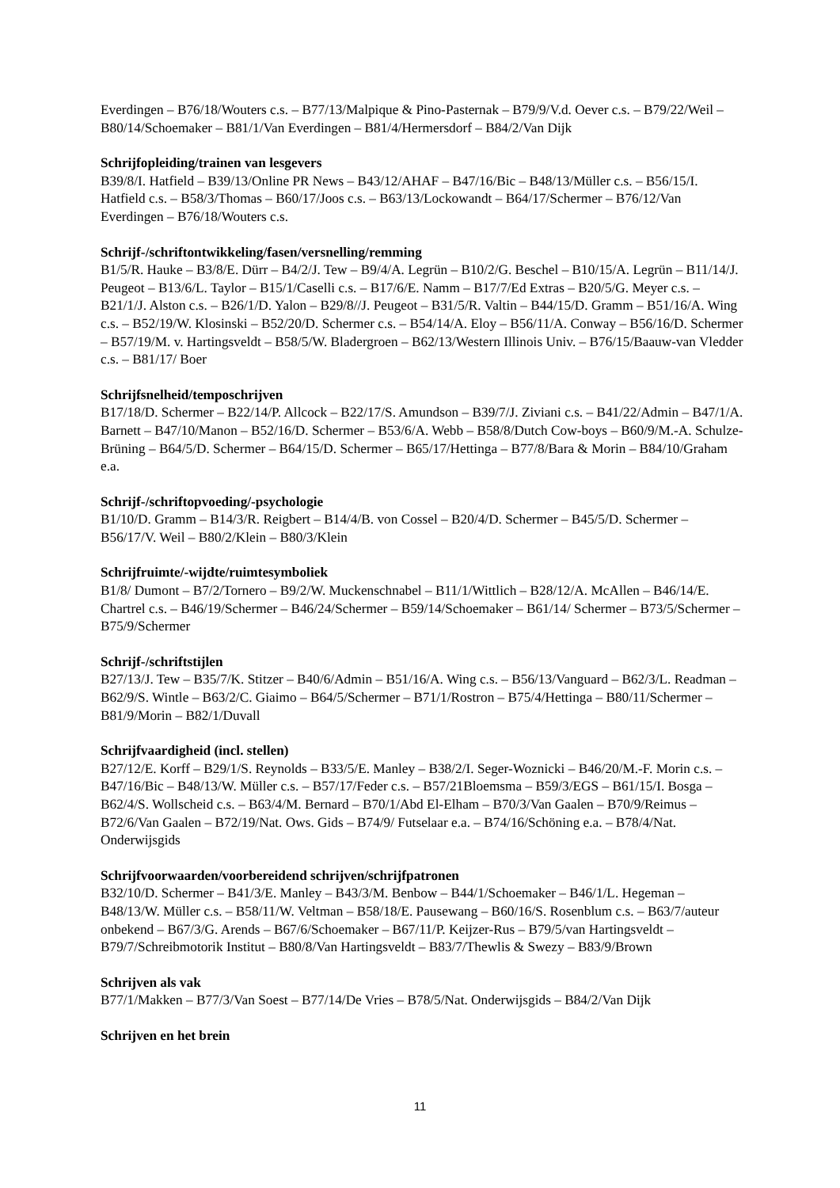Everdingen – B76/18/Wouters c.s. – B77/13/Malpique & Pino-Pasternak – B79/9/V.d. Oever c.s. – B79/22/Weil – B80/14/Schoemaker – B81/1/Van Everdingen – B81/4/Hermersdorf – B84/2/Van Dijk
Schrijfopleiding/trainen van lesgevers
B39/8/I. Hatfield – B39/13/Online PR News – B43/12/AHAF – B47/16/Bic – B48/13/Müller c.s. – B56/15/I. Hatfield c.s. – B58/3/Thomas – B60/17/Joos c.s. – B63/13/Lockowandt – B64/17/Schermer – B76/12/Van Everdingen – B76/18/Wouters c.s.
Schrijf-/schriftontwikkeling/fasen/versnelling/remming
B1/5/R. Hauke – B3/8/E. Dürr – B4/2/J. Tew – B9/4/A. Legrün – B10/2/G. Beschel – B10/15/A. Legrün – B11/14/J. Peugeot – B13/6/L. Taylor – B15/1/Caselli c.s. – B17/6/E. Namm – B17/7/Ed Extras – B20/5/G. Meyer c.s. – B21/1/J. Alston c.s. – B26/1/D. Yalon – B29/8//J. Peugeot – B31/5/R. Valtin – B44/15/D. Gramm – B51/16/A. Wing c.s. – B52/19/W. Klosinski – B52/20/D. Schermer c.s. – B54/14/A. Eloy – B56/11/A. Conway – B56/16/D. Schermer – B57/19/M. v. Hartingsveldt – B58/5/W. Bladergroen – B62/13/Western Illinois Univ. – B76/15/Baauw-van Vledder c.s. – B81/17/ Boer
Schrijfsnelheid/temposchrijven
B17/18/D. Schermer – B22/14/P. Allcock – B22/17/S. Amundson – B39/7/J. Ziviani c.s. – B41/22/Admin – B47/1/A. Barnett – B47/10/Manon – B52/16/D. Schermer – B53/6/A. Webb – B58/8/Dutch Cow-boys – B60/9/M.-A. Schulze-Brüning – B64/5/D. Schermer – B64/15/D. Schermer – B65/17/Hettinga – B77/8/Bara & Morin – B84/10/Graham e.a.
Schrijf-/schriftopvoeding/-psychologie
B1/10/D. Gramm – B14/3/R. Reigbert – B14/4/B. von Cossel – B20/4/D. Schermer – B45/5/D. Schermer – B56/17/V. Weil – B80/2/Klein – B80/3/Klein
Schrijfruimte/-wijdte/ruimtesymboliek
B1/8/ Dumont – B7/2/Tornero – B9/2/W. Muckenschnabel – B11/1/Wittlich – B28/12/A. McAllen – B46/14/E. Chartrel c.s. – B46/19/Schermer – B46/24/Schermer – B59/14/Schoemaker – B61/14/ Schermer – B73/5/Schermer – B75/9/Schermer
Schrijf-/schriftstijlen
B27/13/J. Tew – B35/7/K. Stitzer – B40/6/Admin – B51/16/A. Wing c.s. – B56/13/Vanguard – B62/3/L. Readman – B62/9/S. Wintle – B63/2/C. Giaimo – B64/5/Schermer – B71/1/Rostron – B75/4/Hettinga – B80/11/Schermer – B81/9/Morin – B82/1/Duvall
Schrijfvaardigheid (incl. stellen)
B27/12/E. Korff – B29/1/S. Reynolds – B33/5/E. Manley – B38/2/I. Seger-Woznicki – B46/20/M.-F. Morin c.s. – B47/16/Bic – B48/13/W. Müller c.s. – B57/17/Feder c.s. – B57/21Bloemsma – B59/3/EGS – B61/15/I. Bosga – B62/4/S. Wollscheid c.s. – B63/4/M. Bernard – B70/1/Abd El-Elham – B70/3/Van Gaalen – B70/9/Reimus – B72/6/Van Gaalen – B72/19/Nat. Ows. Gids – B74/9/ Futselaar e.a. – B74/16/Schöning e.a. – B78/4/Nat. Onderwijsgids
Schrijfvoorwaarden/voorbereidend schrijven/schrijfpatronen
B32/10/D. Schermer – B41/3/E. Manley – B43/3/M. Benbow – B44/1/Schoemaker – B46/1/L. Hegeman – B48/13/W. Müller c.s. – B58/11/W. Veltman – B58/18/E. Pausewang – B60/16/S. Rosenblum c.s. – B63/7/auteur onbekend – B67/3/G. Arends – B67/6/Schoemaker – B67/11/P. Keijzer-Rus – B79/5/van Hartingsveldt – B79/7/Schreibmotorik Institut – B80/8/Van Hartingsveldt – B83/7/Thewlis & Swezy – B83/9/Brown
Schrijven als vak
B77/1/Makken – B77/3/Van Soest – B77/14/De Vries – B78/5/Nat. Onderwijsgids – B84/2/Van Dijk
Schrijven en het brein
11